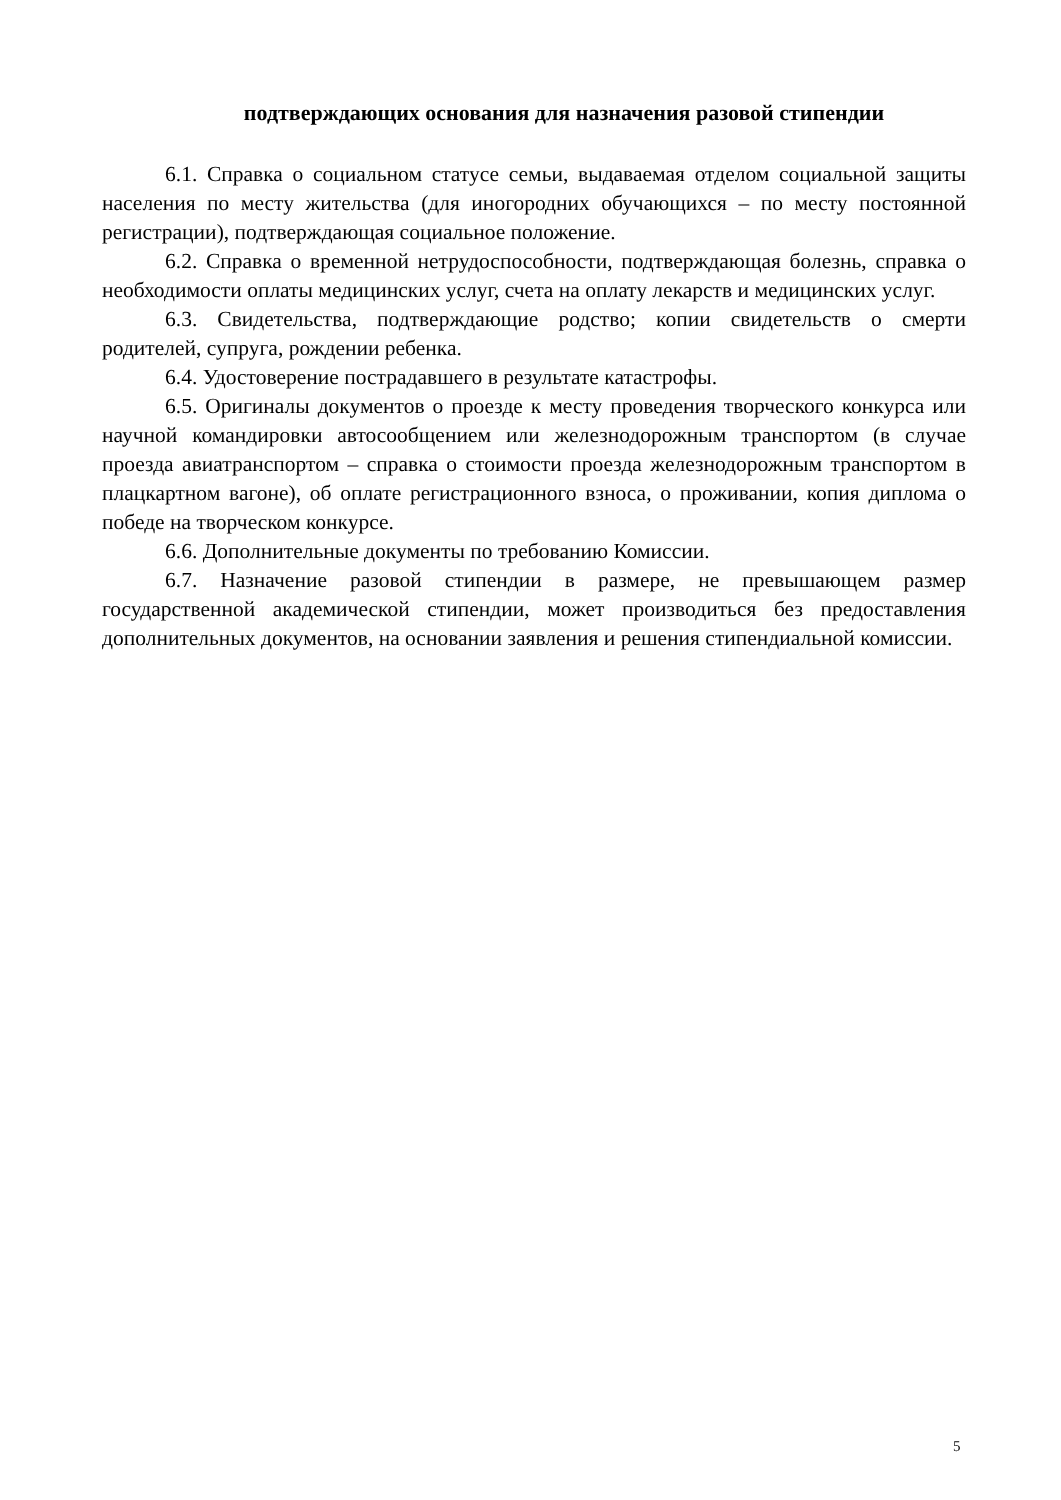подтверждающих основания для назначения разовой стипендии
6.1. Справка о социальном статусе семьи, выдаваемая отделом социальной защиты населения по месту жительства (для иногородних обучающихся – по месту постоянной регистрации), подтверждающая социальное положение.
6.2. Справка о временной нетрудоспособности, подтверждающая болезнь, справка о необходимости оплаты медицинских услуг, счета на оплату лекарств и медицинских услуг.
6.3. Свидетельства, подтверждающие родство; копии свидетельств о смерти родителей, супруга, рождении ребенка.
6.4. Удостоверение пострадавшего в результате катастрофы.
6.5. Оригиналы документов о проезде к месту проведения творческого конкурса или научной командировки автосообщением или железнодорожным транспортом (в случае проезда авиатранспортом – справка о стоимости проезда железнодорожным транспортом в плацкартном вагоне), об оплате регистрационного взноса, о проживании, копия диплома о победе на творческом конкурсе.
6.6. Дополнительные документы по требованию Комиссии.
6.7. Назначение разовой стипендии в размере, не превышающем размер государственной академической стипендии, может производиться без предоставления дополнительных документов, на основании заявления и решения стипендиальной комиссии.
5